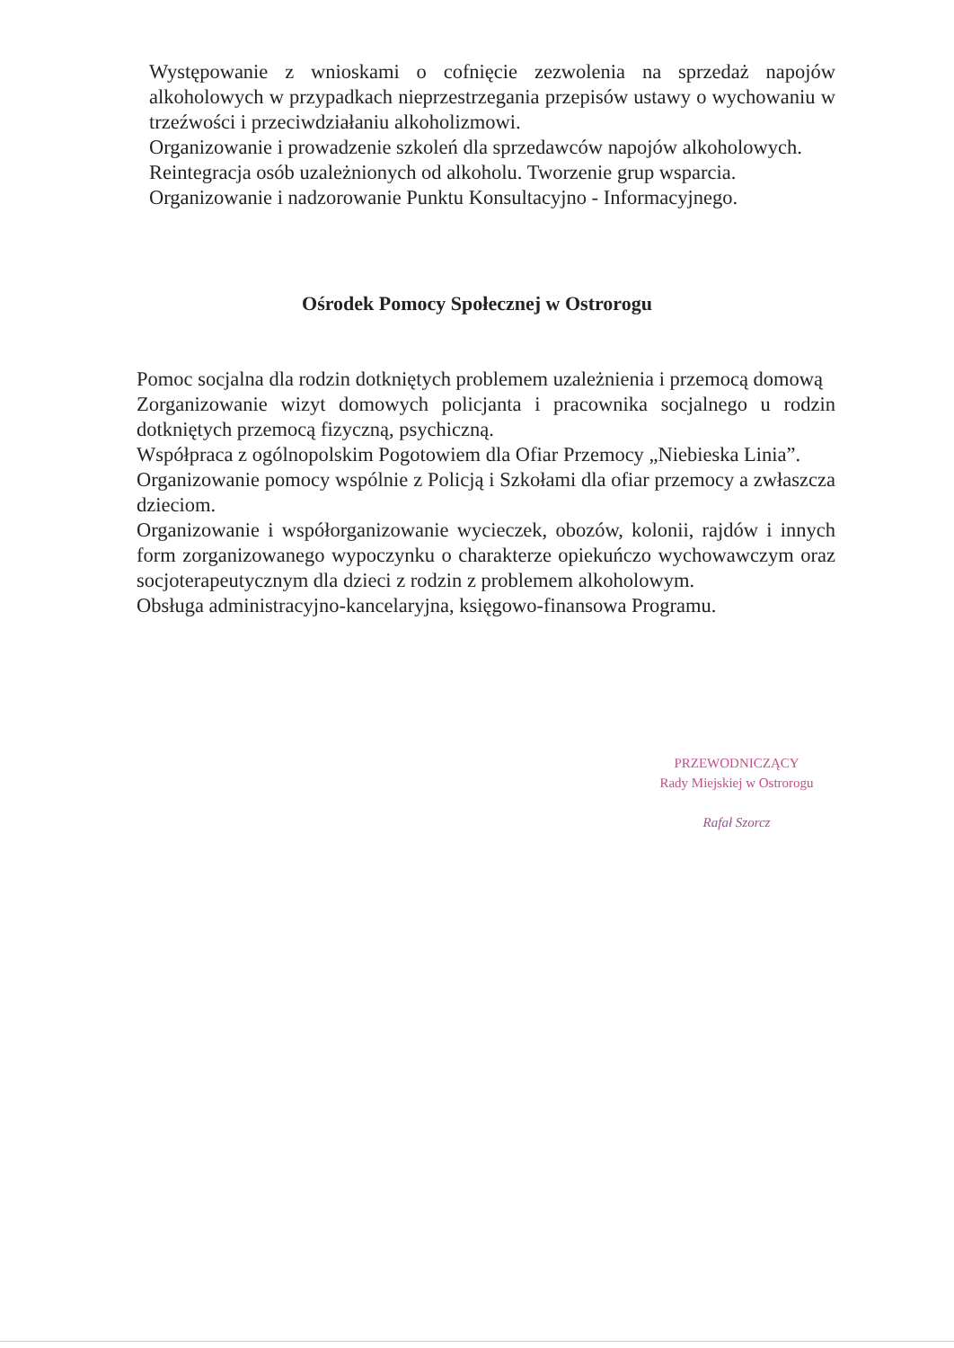Występowanie z wnioskami o cofnięcie zezwolenia na sprzedaż napojów alkoholowych w przypadkach nieprzestrzegania przepisów ustawy o wychowaniu w trzeźwości i przeciwdziałaniu alkoholizmowi.
Organizowanie i prowadzenie szkoleń dla sprzedawców napojów alkoholowych.
Reintegracja osób uzależnionych od alkoholu. Tworzenie grup wsparcia.
Organizowanie i nadzorowanie Punktu Konsultacyjno - Informacyjnego.
Ośrodek Pomocy Społecznej w Ostrorogu
Pomoc socjalna dla rodzin dotkniętych problemem uzależnienia i przemocą domową
Zorganizowanie wizyt domowych policjanta i pracownika socjalnego u rodzin dotkniętych przemocą fizyczną, psychiczną.
Współpraca z ogólnopolskim Pogotowiem dla Ofiar Przemocy „Niebieska Linia”.
Organizowanie pomocy wspólnie z Policją i Szkołami dla ofiar przemocy a zwłaszcza dzieciom.
Organizowanie i współorganizowanie wycieczek, obozów, kolonii, rajdów i innych form zorganizowanego wypoczynku o charakterze opiekuńczo wychowawczym oraz socjoterapeutycznym dla dzieci z rodzin z problemem alkoholowym.
Obsługa administracyjno-kancelaryjna, księgowo-finansowa Programu.
PRZEWODNICZĄCY
Rady Miejskiej w Ostrorogu
Rafał Szorcz